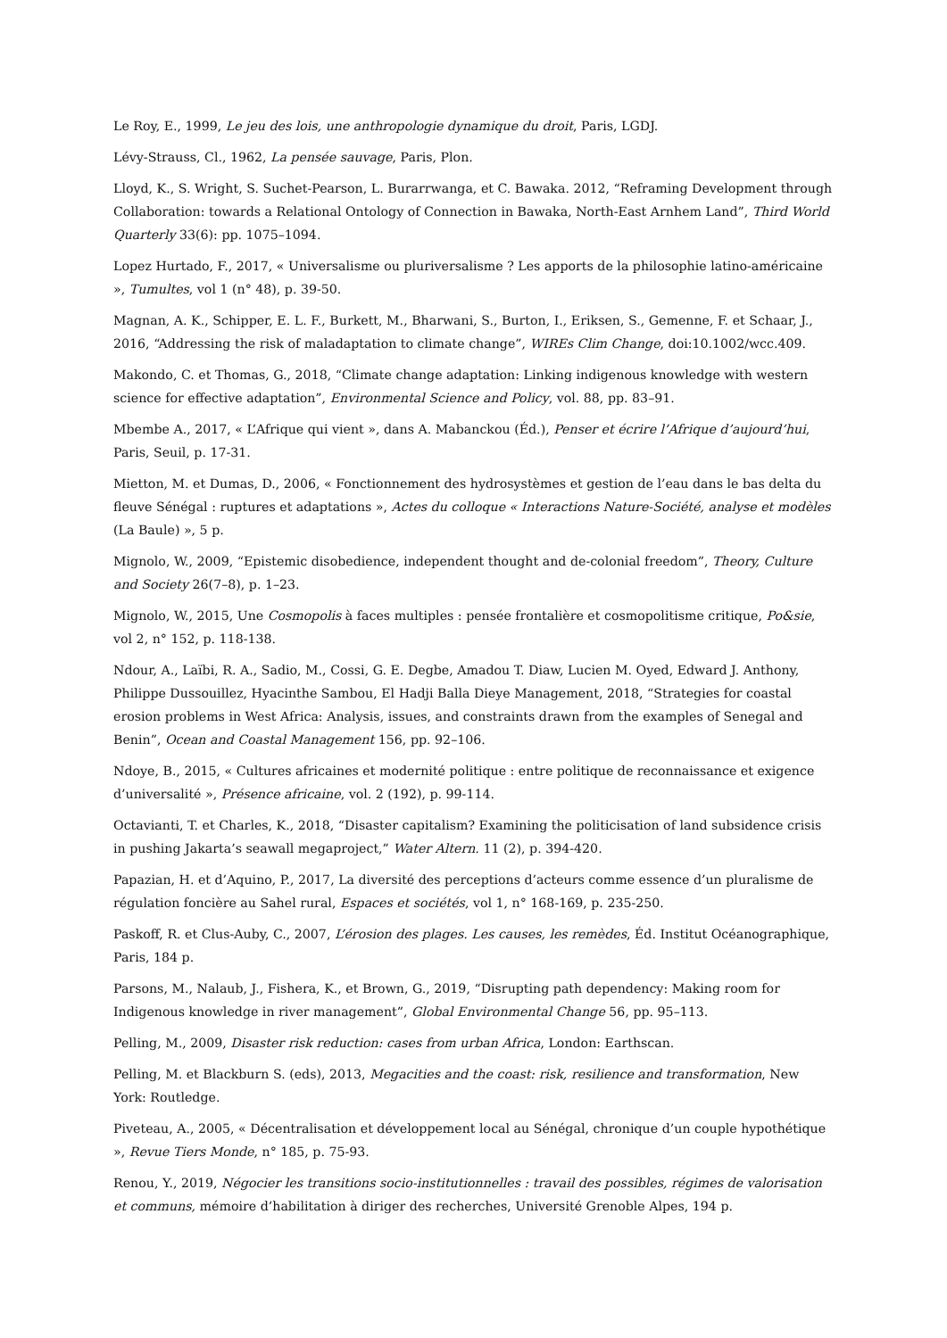Le Roy, E., 1999, Le jeu des lois, une anthropologie dynamique du droit, Paris, LGDJ.
Lévy-Strauss, Cl., 1962, La pensée sauvage, Paris, Plon.
Lloyd, K., S. Wright, S. Suchet-Pearson, L. Burarrwanga, et C. Bawaka. 2012, “Reframing Development through Collaboration: towards a Relational Ontology of Connection in Bawaka, North-East Arnhem Land”, Third World Quarterly 33(6): pp. 1075–1094.
Lopez Hurtado, F., 2017, « Universalisme ou pluriversalisme ? Les apports de la philosophie latino-américaine », Tumultes, vol 1 (n° 48), p. 39-50.
Magnan, A. K., Schipper, E. L. F., Burkett, M., Bharwani, S., Burton, I., Eriksen, S., Gemenne, F. et Schaar, J., 2016, “Addressing the risk of maladaptation to climate change”, WIREs Clim Change, doi:10.1002/wcc.409.
Makondo, C. et Thomas, G., 2018, “Climate change adaptation: Linking indigenous knowledge with western science for effective adaptation”, Environmental Science and Policy, vol. 88, pp. 83–91.
Mbembe A., 2017, « L’Afrique qui vient », dans A. Mabanckou (Éd.), Penser et écrire l’Afrique d’aujourd’hui, Paris, Seuil, p. 17-31.
Mietton, M. et Dumas, D., 2006, « Fonctionnement des hydrosystèmes et gestion de l’eau dans le bas delta du fleuve Sénégal : ruptures et adaptations », Actes du colloque « Interactions Nature-Société, analyse et modèles (La Baule) », 5 p.
Mignolo, W., 2009, “Epistemic disobedience, independent thought and de-colonial freedom”, Theory, Culture and Society 26(7–8), p. 1–23.
Mignolo, W., 2015, Une Cosmopolis à faces multiples : pensée frontalière et cosmopolitisme critique, Po&sie, vol 2, n° 152, p. 118-138.
Ndour, A., Laïbi, R. A., Sadio, M., Cossi, G. E. Degbe, Amadou T. Diaw, Lucien M. Oyed, Edward J. Anthony, Philippe Dussouillez, Hyacinthe Sambou, El Hadji Balla Dieye Management, 2018, “Strategies for coastal erosion problems in West Africa: Analysis, issues, and constraints drawn from the examples of Senegal and Benin”, Ocean and Coastal Management 156, pp. 92–106.
Ndoye, B., 2015, « Cultures africaines et modernité politique : entre politique de reconnaissance et exigence d’universalité », Présence africaine, vol. 2 (192), p. 99-114.
Octavianti, T. et Charles, K., 2018, “Disaster capitalism? Examining the politicisation of land subsidence crisis in pushing Jakarta’s seawall megaproject,” Water Altern. 11 (2), p. 394-420.
Papazian, H. et d’Aquino, P., 2017, La diversité des perceptions d’acteurs comme essence d’un pluralisme de régulation foncière au Sahel rural, Espaces et sociétés, vol 1, n° 168-169, p. 235-250.
Paskoff, R. et Clus-Auby, C., 2007, L’érosion des plages. Les causes, les remèdes, Éd. Institut Océanographique, Paris, 184 p.
Parsons, M., Nalaub, J., Fishera, K., et Brown, G., 2019, “Disrupting path dependency: Making room for Indigenous knowledge in river management”, Global Environmental Change 56, pp. 95–113.
Pelling, M., 2009, Disaster risk reduction: cases from urban Africa, London: Earthscan.
Pelling, M. et Blackburn S. (eds), 2013, Megacities and the coast: risk, resilience and transformation, New York: Routledge.
Piveteau, A., 2005, « Décentralisation et développement local au Sénégal, chronique d’un couple hypothétique », Revue Tiers Monde, n° 185, p. 75-93.
Renou, Y., 2019, Négocier les transitions socio-institutionnelles : travail des possibles, régimes de valorisation et communs, mémoire d’habilitation à diriger des recherches, Université Grenoble Alpes, 194 p.